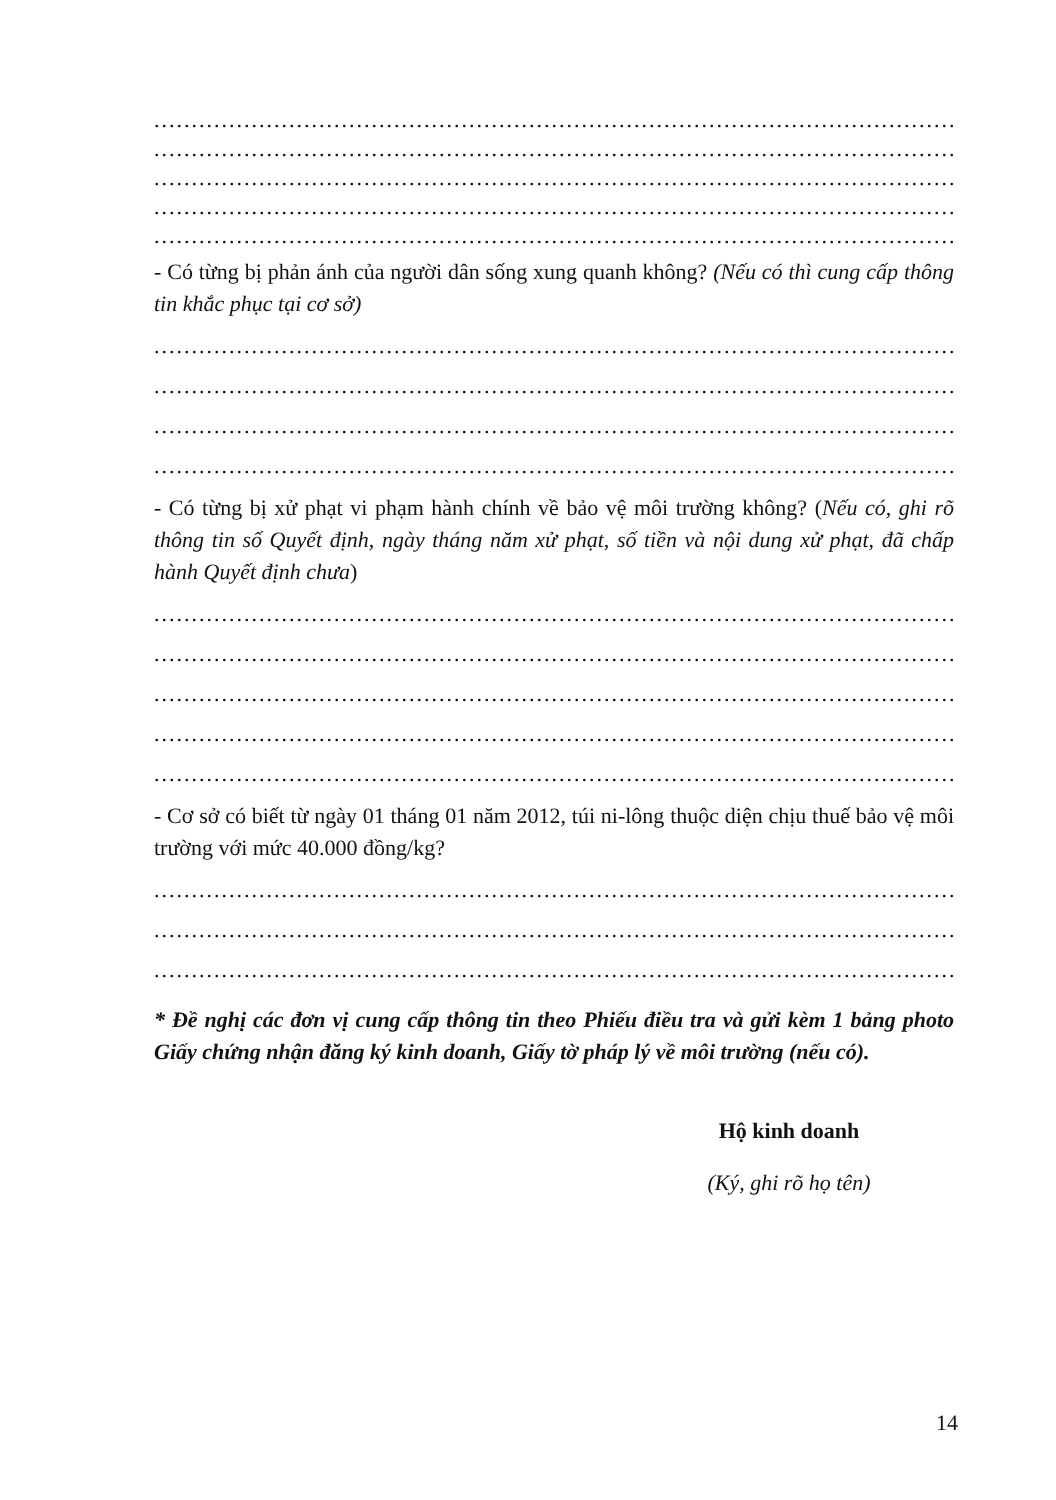................................................................................................................
................................................................................................................
................................................................................................................
................................................................................................................
................................................................................................................
- Có từng bị phản ánh của người dân sống xung quanh không? (Nếu có thì cung cấp thông tin khắc phục tại cơ sở)
................................................................................................................
................................................................................................................
................................................................................................................
................................................................................................................
- Có từng bị xử phạt vi phạm hành chính về bảo vệ môi trường không? (Nếu có, ghi rõ thông tin số Quyết định, ngày tháng năm xử phạt, số tiền và nội dung xử phạt, đã chấp hành Quyết định chưa)
................................................................................................................
................................................................................................................
................................................................................................................
................................................................................................................
................................................................................................................
- Cơ sở có biết từ ngày 01 tháng 01 năm 2012, túi ni-lông thuộc diện chịu thuế bảo vệ môi trường với mức 40.000 đồng/kg?
................................................................................................................
................................................................................................................
................................................................................................................
* Đề nghị các đơn vị cung cấp thông tin theo Phiếu điều tra và gửi kèm 1 bảng photo Giấy chứng nhận đăng ký kinh doanh, Giấy tờ pháp lý về môi trường (nếu có).
Hộ kinh doanh
(Ký, ghi rõ họ tên)
14